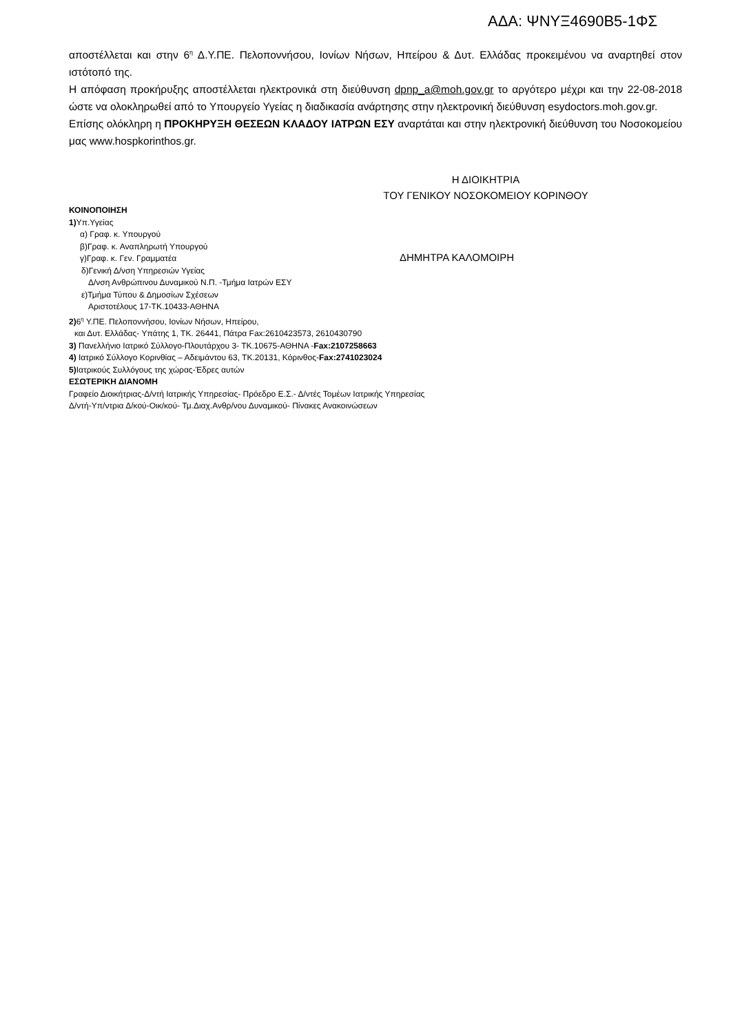ΑΔΑ: ΨΝΥΞ4690Β5-1ΦΣ
αποστέλλεται και στην 6<sup>η</sup> Δ.Υ.ΠΕ. Πελοποννήσου, Ιονίων Νήσων, Ηπείρου & Δυτ. Ελλάδας προκειμένου να αναρτηθεί στον ιστότοπό της.
Η απόφαση προκήρυξης αποστέλλεται ηλεκτρονικά στη διεύθυνση dpnp_a@moh.gov.gr το αργότερο μέχρι και την 22-08-2018 ώστε να ολοκληρωθεί από το Υπουργείο Υγείας η διαδικασία ανάρτησης στην ηλεκτρονική διεύθυνση esydoctors.moh.gov.gr.
Επίσης ολόκληρη η ΠΡΟΚΗΡΥΞΗ ΘΕΣΕΩΝ ΚΛΑΔΟΥ ΙΑΤΡΩΝ ΕΣΥ αναρτάται και στην ηλεκτρονική διεύθυνση του Νοσοκομείου μας www.hospkorinthos.gr.
Η ΔΙΟΙΚΗΤΡΙΑ
ΤΟΥ ΓΕΝΙΚΟΥ ΝΟΣΟΚΟΜΕΙΟΥ ΚΟΡΙΝΘΟΥ
ΚΟΙΝΟΠΟΙΗΣΗ
1) Υπ.Υγείας
α) Γραφ. κ. Υπουργού
β)Γραφ. κ. Αναπληρωτή Υπουργού
γ)Γραφ. κ. Γεν. Γραμματέα
δ)Γενική Δ/νση Υπηρεσιών Υγείας
Δ/νση Ανθρώπινου Δυναμικού Ν.Π. -Τμήμα Ιατρών ΕΣΥ
ε)Τμήμα Τύπου & Δημοσίων Σχέσεων
Αριστοτέλους 17-ΤΚ.10433-ΑΘΗΝΑ
2) 6<sup>η</sup> Υ.ΠΕ. Πελοποννήσου, Ιονίων Νήσων, Ηπείρου,
και Δυτ. Ελλάδας- Υπάτης 1, ΤΚ. 26441, Πάτρα Fax:2610423573, 2610430790
3) Πανελλήνιο Ιατρικό Σύλλογο-Πλουτάρχου 3- ΤΚ.10675-ΑΘΗΝΑ -Fax:2107258663
4) Ιατρικό Σύλλογο Κορινθίας – Αδειμάντου 63, ΤΚ.20131, Κόρινθος-Fax:2741023024
5) Ιατρικούς Συλλόγους της χώρας-Έδρες αυτών
ΕΣΩΤΕΡΙΚΗ ΔΙΑΝΟΜΗ
Γραφείο Διοικήτριας-Δ/ντή Ιατρικής Υπηρεσίας- Πρόεδρο Ε.Σ.- Δ/ντές Τομέων Ιατρικής Υπηρεσίας
Δ/ντή-Υπ/ντρια Δ/κού-Οικ/κού- Τμ.Διαχ.Ανθρ/νου Δυναμικού- Πίνακες Ανακοινώσεων
ΔΗΜΗΤΡΑ ΚΑΛΟΜΟΙΡΗ